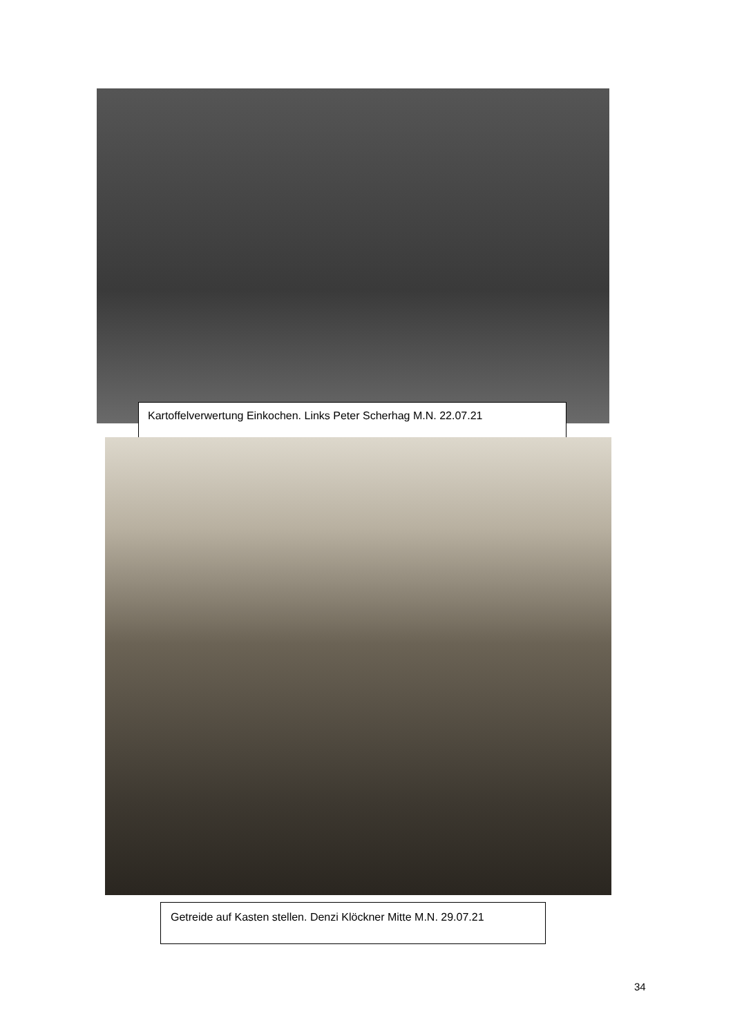Kartoffelverwertung Einkochen. Links Peter Scherhag M.N. 22.07.21
Getreide auf Kasten stellen. Denzi Klöckner Mitte M.N. 29.07.21
34